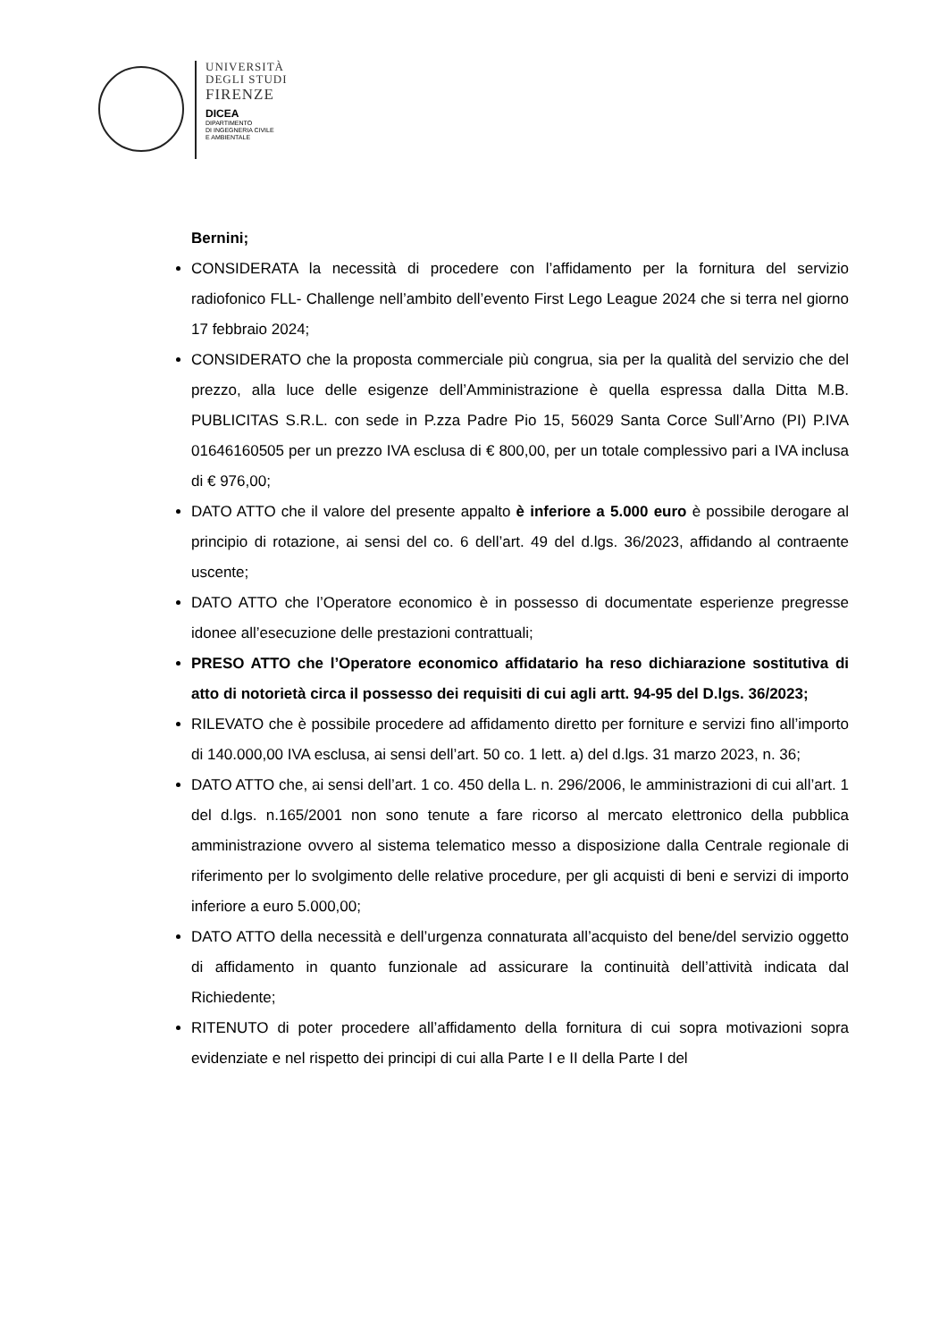UNIVERSITÀ
DEGLI STUDI
FIRENZE
DICEA
DIPARTIMENTO
DI INGEGNERIA CIVILE
E AMBIENTALE
Bernini;
CONSIDERATA la necessità di procedere con l’affidamento per la fornitura del servizio radiofonico FLL- Challenge nell’ambito dell’evento First Lego League 2024 che si terra nel giorno 17 febbraio 2024;
CONSIDERATO che la proposta commerciale più congrua, sia per la qualità del servizio che del prezzo, alla luce delle esigenze dell’Amministrazione è quella espressa dalla Ditta M.B. PUBLICITAS S.R.L. con sede in P.zza Padre Pio 15, 56029 Santa Corce Sull’Arno (PI) P.IVA 01646160505 per un prezzo IVA esclusa di € 800,00, per un totale complessivo pari a IVA inclusa di € 976,00;
DATO ATTO che il valore del presente appalto è inferiore a 5.000 euro è possibile derogare al principio di rotazione, ai sensi del co. 6 dell’art. 49 del d.lgs. 36/2023, affidando al contraente uscente;
DATO ATTO che l’Operatore economico è in possesso di documentate esperienze pregresse idonee all’esecuzione delle prestazioni contrattuali;
PRESO ATTO che l’Operatore economico affidatario ha reso dichiarazione sostitutiva di atto di notorietà circa il possesso dei requisiti di cui agli artt. 94-95 del D.lgs. 36/2023;
RILEVATO che è possibile procedere ad affidamento diretto per forniture e servizi fino all’importo di 140.000,00 IVA esclusa, ai sensi dell’art. 50 co. 1 lett. a) del d.lgs. 31 marzo 2023, n. 36;
DATO ATTO che, ai sensi dell’art. 1 co. 450 della L. n. 296/2006, le amministrazioni di cui all’art. 1 del d.lgs. n.165/2001 non sono tenute a fare ricorso al mercato elettronico della pubblica amministrazione ovvero al sistema telematico messo a disposizione dalla Centrale regionale di riferimento per lo svolgimento delle relative procedure, per gli acquisti di beni e servizi di importo inferiore a euro 5.000,00;
DATO ATTO della necessità e dell’urgenza connaturata all’acquisto del bene/del servizio oggetto di affidamento in quanto funzionale ad assicurare la continuità dell’attività indicata dal Richiedente;
RITENUTO di poter procedere all’affidamento della fornitura di cui sopra motivazioni sopra evidenziate e nel rispetto dei principi di cui alla Parte I e II della Parte I del